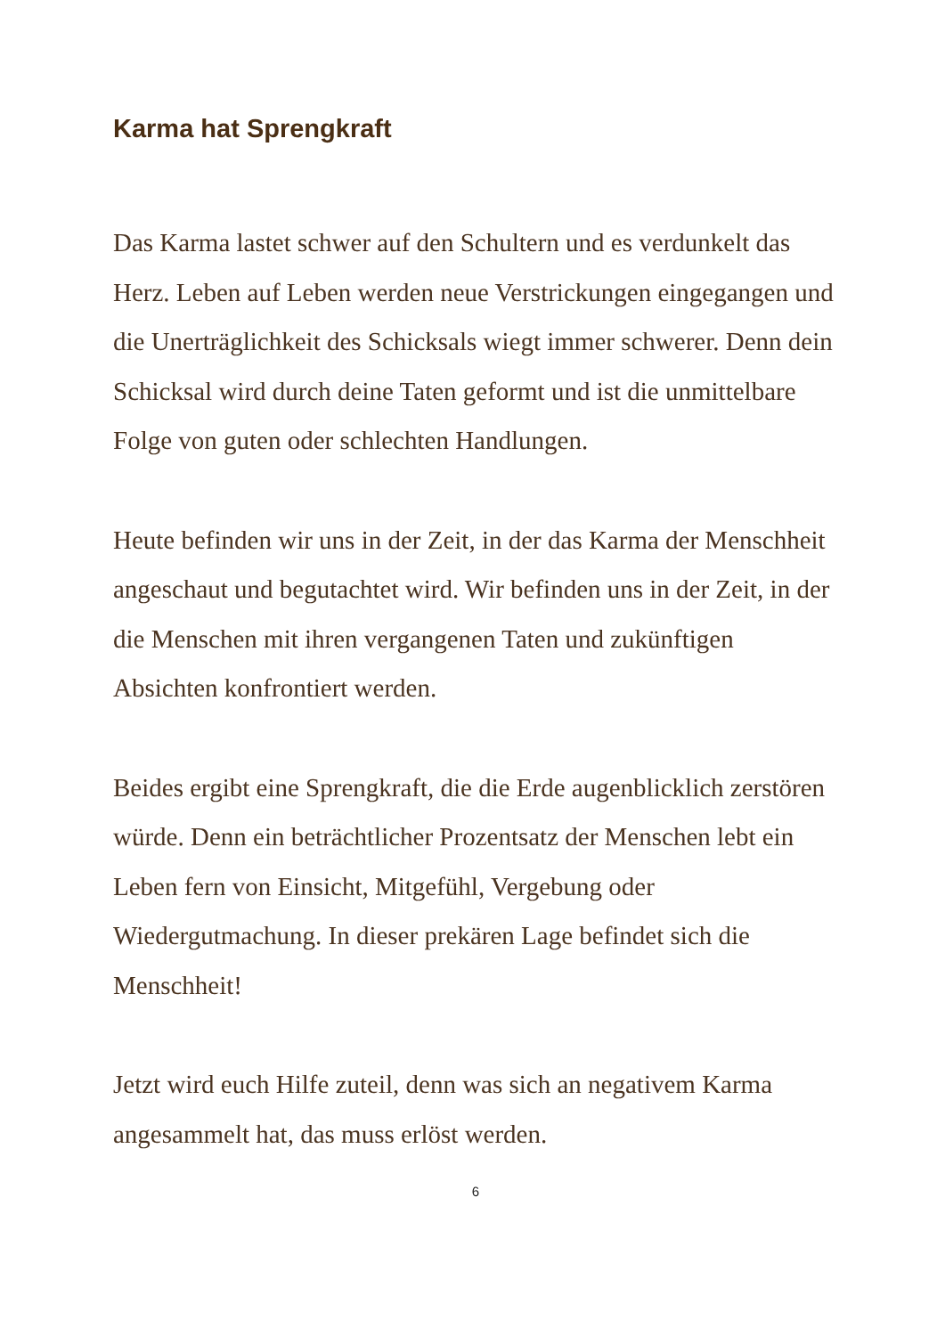Karma hat Sprengkraft
Das Karma lastet schwer auf den Schultern und es verdunkelt das Herz. Leben auf Leben werden neue Verstrickungen eingegangen und die Unerträglichkeit des Schicksals wiegt immer schwerer. Denn dein Schicksal wird durch deine Taten geformt und ist die unmittelbare Folge von guten oder schlechten Handlungen.
Heute befinden wir uns in der Zeit, in der das Karma der Menschheit angeschaut und begutachtet wird. Wir befinden uns in der Zeit, in der die Menschen mit ihren vergangenen Taten und zukünftigen Absichten konfrontiert werden.
Beides ergibt eine Sprengkraft, die die Erde augenblicklich zerstören würde. Denn ein beträchtlicher Prozentsatz der Menschen lebt ein Leben fern von Einsicht, Mitgefühl, Vergebung oder Wiedergutmachung. In dieser prekären Lage befindet sich die Menschheit!
Jetzt wird euch Hilfe zuteil, denn was sich an negativem Karma angesammelt hat, das muss erlöst werden.
6